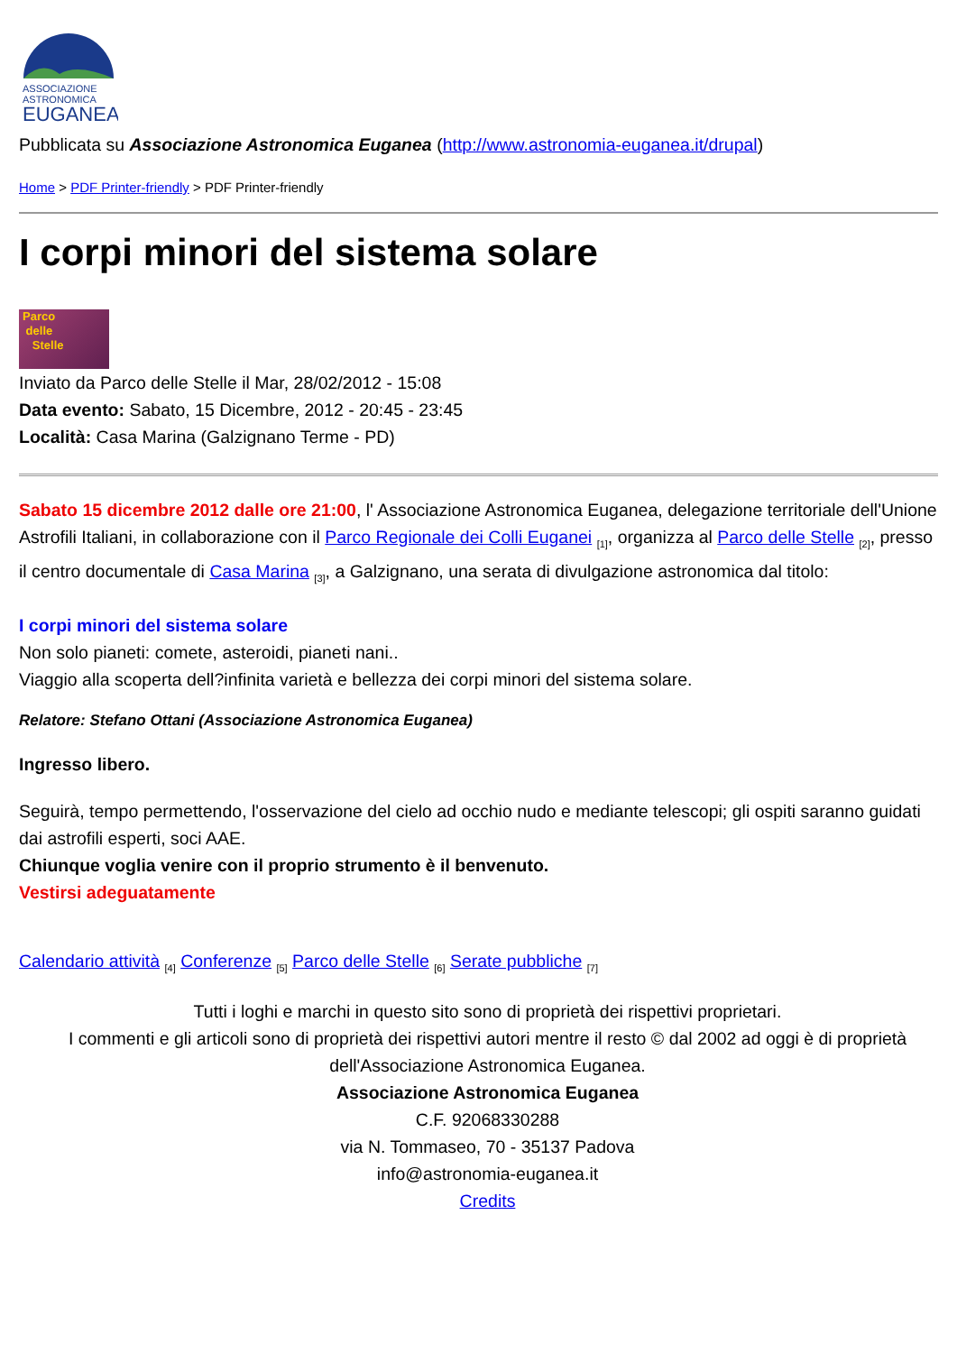ASSOCIAZIONE
ASTRONOMICA
EUGANEA
Pubblicata su Associazione Astronomica Euganea (http://www.astronomia-euganea.it/drupal)
Home > PDF Printer-friendly > PDF Printer-friendly
I corpi minori del sistema solare
Parco
delle
Stelle
Inviato da Parco delle Stelle il Mar, 28/02/2012 - 15:08
Data evento: Sabato, 15 Dicembre, 2012 - 20:45 - 23:45
Località: Casa Marina (Galzignano Terme - PD)
Sabato 15 dicembre 2012 dalle ore 21:00, l' Associazione Astronomica Euganea, delegazione territoriale dell'Unione Astrofili Italiani, in collaborazione con il Parco Regionale dei Colli Euganei <sub>[1]</sub>, organizza al Parco delle Stelle <sub>[2]</sub>, presso il centro documentale di Casa Marina <sub>[3]</sub>, a Galzignano, una serata di divulgazione astronomica dal titolo:
I corpi minori del sistema solare
Non solo pianeti: comete, asteroidi, pianeti nani..
Viaggio alla scoperta dell?infinita varietà e bellezza dei corpi minori del sistema solare.
Relatore: Stefano Ottani (Associazione Astronomica Euganea)
Ingresso libero.
Seguirà, tempo permettendo, l'osservazione del cielo ad occhio nudo e mediante telescopi; gli ospiti saranno guidati dai astrofili esperti, soci AAE.
Chiunque voglia venire con il proprio strumento è il benvenuto.
Vestirsi adeguatamente
Calendario attività <sub>[4]</sub> Conferenze <sub>[5]</sub> Parco delle Stelle <sub>[6]</sub> Serate pubbliche <sub>[7]</sub>
Tutti i loghi e marchi in questo sito sono di proprietà dei rispettivi proprietari.
I commenti e gli articoli sono di proprietà dei rispettivi autori mentre il resto © dal 2002 ad oggi è di proprietà dell'Associazione Astronomica Euganea.
Associazione Astronomica Euganea
C.F. 92068330288
via N. Tommaseo, 70 - 35137 Padova
info@astronomia-euganea.it
Credits